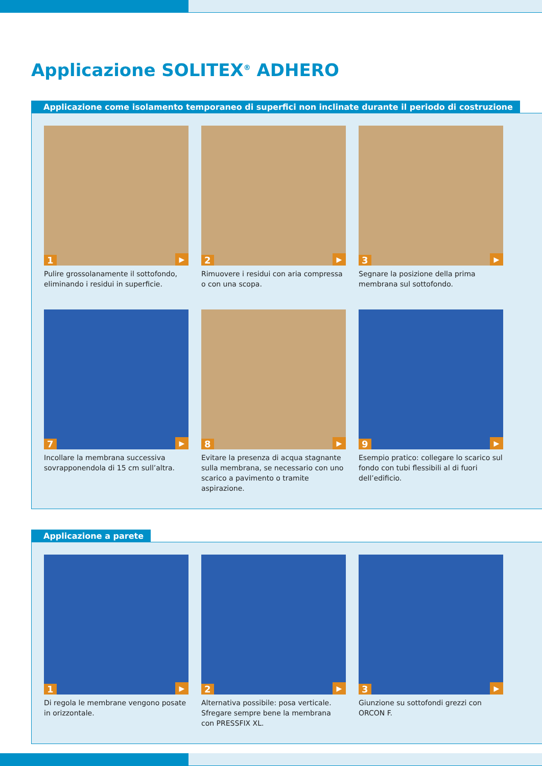Applicazione SOLITEX<sup>®</sup> ADHERO
Applicazione come isolamento temporaneo di superfici non inclinate durante il periodo di costruzione
1 ▶
Pulire grossolanamente il sottofondo, eliminando i residui in superficie.
2 ▶
Rimuovere i residui con aria compressa o con una scopa.
3 ▶
Segnare la posizione della prima membrana sul sottofondo.
7 ▶
Incollare la membrana successiva sovrapponendola di 15 cm sull’altra.
8 ▶
Evitare la presenza di acqua stagnante sulla membrana, se necessario con uno scarico a pavimento o tramite aspirazione.
9 ▶
Esempio pratico: collegare lo scarico sul fondo con tubi flessibili al di fuori dell’edificio.
Applicazione a parete
1 ▶
Di regola le membrane vengono posate in orizzontale.
2 ▶
Alternativa possibile: posa verticale. Sfregare sempre bene la membrana con PRESSFIX XL.
3 ▶
Giunzione su sottofondi grezzi con ORCON F.